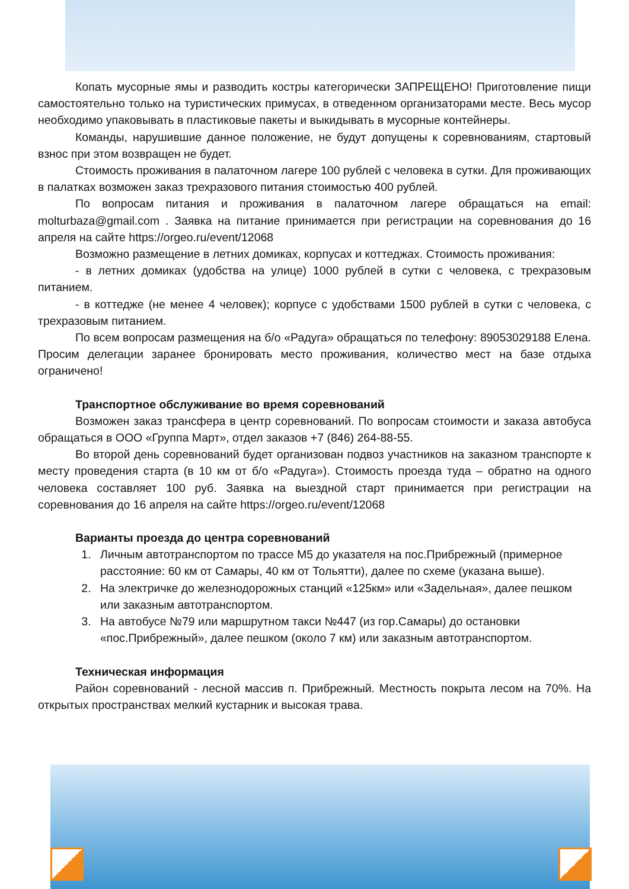Копать мусорные ямы и разводить костры категорически ЗАПРЕЩЕНО! Приготовление пищи самостоятельно только на туристических примусах, в отведенном организаторами месте. Весь мусор необходимо упаковывать в пластиковые пакеты и выкидывать в мусорные контейнеры.
Команды, нарушившие данное положение, не будут допущены к соревнованиям, стартовый взнос при этом возвращен не будет.
Стоимость проживания в палаточном лагере 100 рублей с человека в сутки. Для проживающих в палатках возможен заказ трехразового питания стоимостью 400 рублей.
По вопросам питания и проживания в палаточном лагере обращаться на email: molturbaza@gmail.com . Заявка на питание принимается при регистрации на соревнования до 16 апреля на сайте https://orgeo.ru/event/12068
Возможно размещение в летних домиках, корпусах и коттеджах. Стоимость проживания:
- в летних домиках (удобства на улице) 1000 рублей в сутки с человека, с трехразовым питанием.
- в коттедже (не менее 4 человек); корпусе с удобствами 1500 рублей в сутки с человека, с трехразовым питанием.
По всем вопросам размещения на б/о «Радуга» обращаться по телефону: 89053029188 Елена. Просим делегации заранее бронировать место проживания, количество мест на базе отдыха ограничено!
Транспортное обслуживание во время соревнований
Возможен заказ трансфера в центр соревнований. По вопросам стоимости и заказа автобуса обращаться в ООО «Группа Март», отдел заказов +7 (846) 264-88-55.
Во второй день соревнований будет организован подвоз участников на заказном транспорте к месту проведения старта (в 10 км от б/о «Радуга»). Стоимость проезда туда – обратно на одного человека составляет 100 руб. Заявка на выездной старт принимается при регистрации на соревнования до 16 апреля на сайте https://orgeo.ru/event/12068
Варианты проезда до центра соревнований
1. Личным автотранспортом по трассе М5 до указателя на пос.Прибрежный (примерное расстояние: 60 км от Самары, 40 км от Тольятти), далее по схеме (указана выше).
2. На электричке до железнодорожных станций «125км» или «Задельная», далее пешком или заказным автотранспортом.
3. На автобусе №79 или маршрутном такси №447 (из гор.Самары) до остановки «пос.Прибрежный», далее пешком (около 7 км) или заказным автотранспортом.
Техническая информация
Район соревнований - лесной массив п. Прибрежный. Местность покрыта лесом на 70%. На открытых пространствах мелкий кустарник и высокая трава.